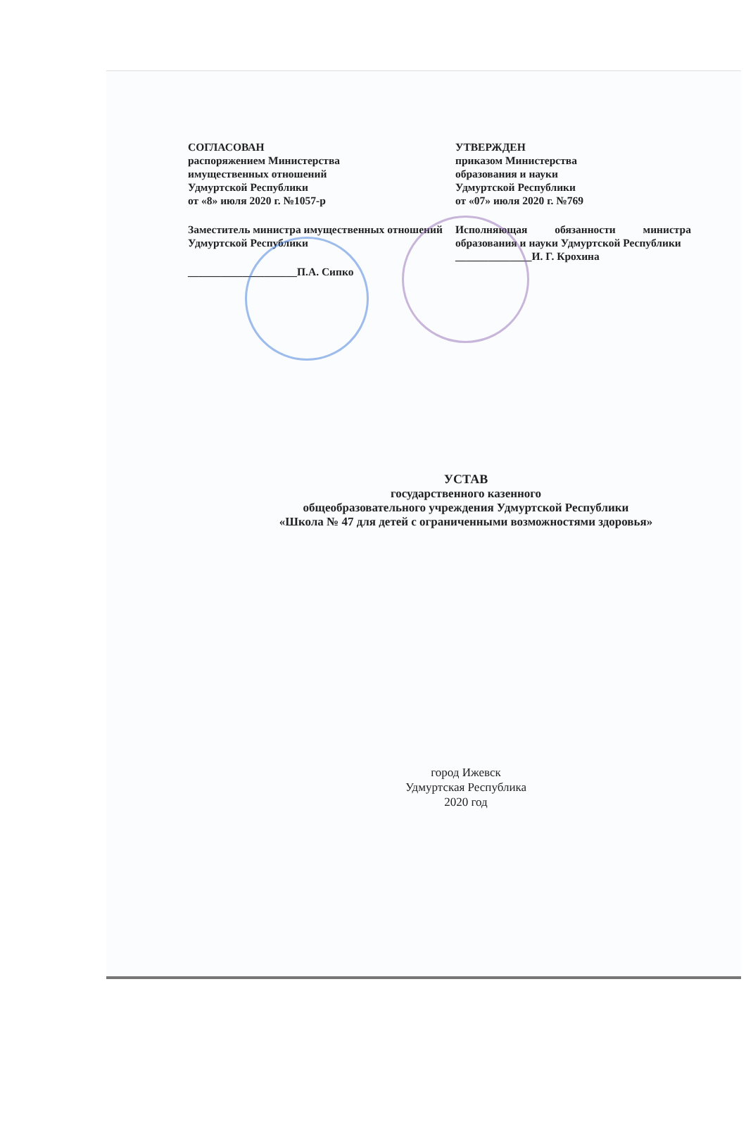СОГЛАСОВАН
распоряжением Министерства
имущественных отношений
Удмуртской Республики
от «8» июля 2020 г. №1057-р
Заместитель министра имущественных отношений Удмуртской Республики
____________________П.А. Сипко
УТВЕРЖДЕН
приказом Министерства
образования и науки
Удмуртской Республики
от «07» июля 2020 г. №769
Исполняющая обязанности министра образования и науки Удмуртской Республики
______________И. Г. Крохина
УСТАВ
государственного казенного
общеобразовательного учреждения Удмуртской Республики
«Школа № 47 для детей с ограниченными возможностями здоровья»
город Ижевск
Удмуртская Республика
2020 год